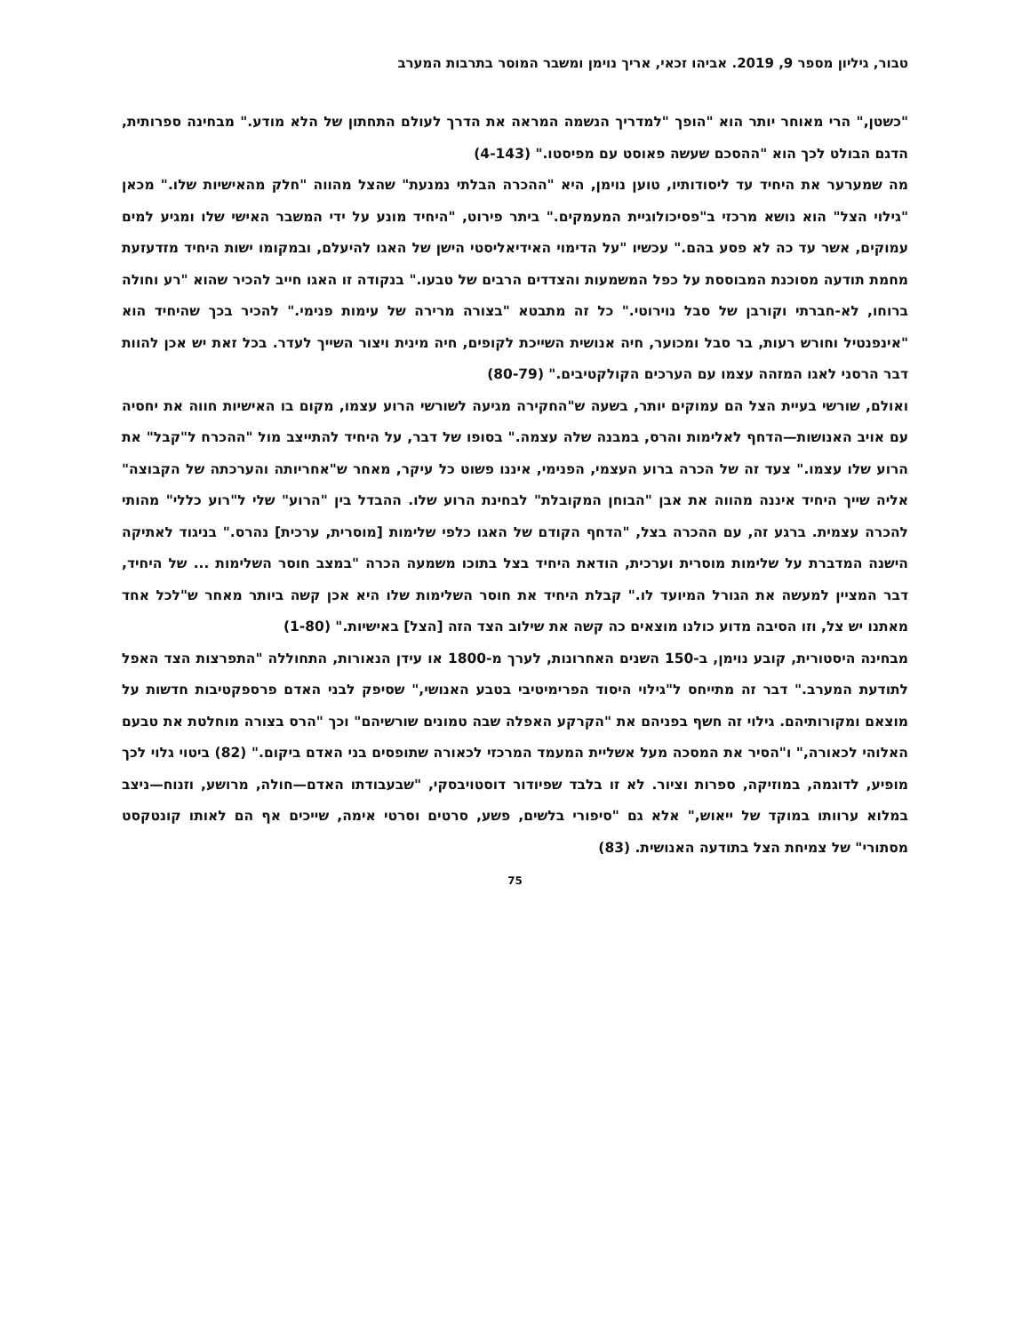טבור, גיליון מספר 9, 2019. אביהו זכאי, אריך נוימן ומשבר המוסר בתרבות המערב
"כשטן," הרי מאוחר יותר הוא "הופך "למדריך הנשמה המראה את הדרך לעולם התחתון של הלא מודע." מבחינה ספרותית, הדגם הבולט לכך הוא "ההסכם שעשה פאוסט עם מפיסטו." (4-143)
מה שמערער את היחיד עד ליסודותיו, טוען נוימן, היא "ההכרה הבלתי נמנעת" שהצל מהווה "חלק מהאישיות שלו." מכאן "גילוי הצל" הוא נושא מרכזי ב"פסיכולוגיית המעמקים." ביתר פירוט, "היחיד מונע על ידי המשבר האישי שלו ומגיע למים עמוקים, אשר עד כה לא פסע בהם." עכשיו "על הדימוי האידיאליסטי הישן של האגו להיעלם, ובמקומו ישות היחיד מזדעזעת מחמת תודעה מסוכנת המבוססת על כפל המשמעות והצדדים הרבים של טבעו." בנקודה זו האגו חייב להכיר שהוא "רע וחולה ברוחו, לא-חברתי וקורבן של סבל נוירוטי." כל זה מתבטא "בצורה מרירה של עימות פנימי." להכיר בכך שהיחיד הוא "אינפנטיל וחורש רעות, בר סבל ומכוער, חיה אנושית השייכת לקופים, חיה מינית ויצור השייך לעדר. בכל זאת יש אכן להוות דבר הרסני לאגו המזהה עצמו עם הערכים הקולקטיבים." (80-79)
ואולם, שורשי בעיית הצל הם עמוקים יותר, בשעה ש"החקירה מגיעה לשורשי הרוע עצמו, מקום בו האישיות חווה את יחסיה עם אויב האנושות—הדחף לאלימות והרס, במבנה שלה עצמה." בסופו של דבר, על היחיד להתייצב מול "ההכרח ל"קבל" את הרוע שלו עצמו." צעד זה של הכרה ברוע העצמי, הפנימי, איננו פשוט כל עיקר, מאחר ש"אחריותה והערכתה של הקבוצה" אליה שייך היחיד איננה מהווה את אבן "הבוחן המקובלת" לבחינת הרוע שלו. ההבדל בין "הרוע" שלי ל"רוע כללי" מהותי להכרה עצמית. ברגע זה, עם ההכרה בצל, "הדחף הקודם של האגו כלפי שלימות [מוסרית, ערכית] נהרס." בניגוד לאתיקה הישנה המדברת על שלימות מוסרית וערכית, הודאת היחיד בצל בתוכו משמעה הכרה "במצב חוסר השלימות ... של היחיד, דבר המציין למעשה את הגורל המיועד לו." קבלת היחיד את חוסר השלימות שלו היא אכן קשה ביותר מאחר ש"לכל אחד מאתנו יש צל, וזו הסיבה מדוע כולנו מוצאים כה קשה את שילוב הצד הזה [הצל] באישיות." (1-80)
מבחינה היסטורית, קובע נוימן, ב-150 השנים האחרונות, לערך מ-1800 או עידן הנאורות, התחוללה "התפרצות הצד האפל לתודעת המערב." דבר זה מתייחס ל"גילוי היסוד הפרימיטיבי בטבע האנושי," שסיפק לבני האדם פרספקטיבות חדשות על מוצאם ומקורותיהם. גילוי זה חשף בפניהם את "הקרקע האפלה שבה טמונים שורשיהם" וכך "הרס בצורה מוחלטת את טבעם האלוהי לכאורה," ו"הסיר את המסכה מעל אשליית המעמד המרכזי לכאורה שתופסים בני האדם ביקום." (82) ביטוי גלוי לכך מופיע, לדוגמה, במוזיקה, ספרות וציור. לא זו בלבד שפיודור דוסטויבסקי, "שבעבודתו האדם—חולה, מרושע, וזנוח—ניצב במלוא ערוותו במוקד של ייאוש," אלא גם "סיפורי בלשים, פשע, סרטים וסרטי אימה, שייכים אף הם לאותו קונטקסט מסתורי" של צמיחת הצל בתודעה האנושית. (83)
75